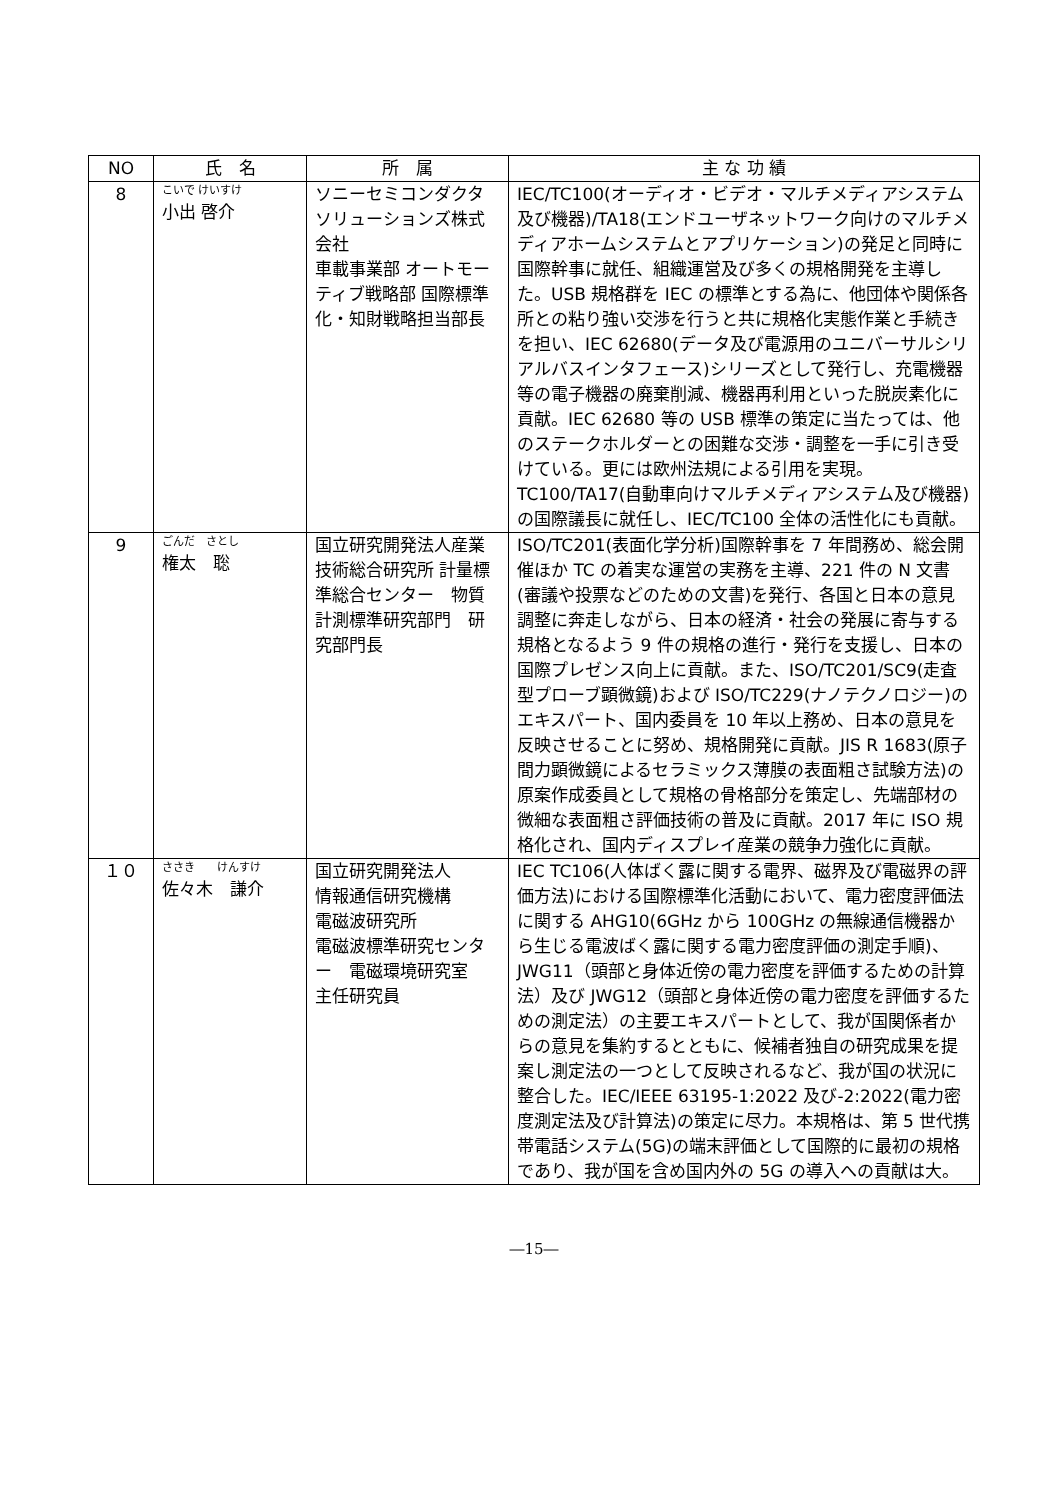| NO | 氏 名 | 所 属 | 主 な 功 績 |
| --- | --- | --- | --- |
| 8 | こいで けいすけ 小出 啓介 | ソニーセミコンダクタソリューションズ株式会社 車載事業部 オートモーティブ戦略部 国際標準化・知財戦略担当部長 | IEC/TC100(オーディオ・ビデオ・マルチメディアシステム及び機器)/TA18(エンドユーザネットワーク向けのマルチメディアホームシステムとアプリケーション)の発足と同時に国際幹事に就任、組織運営及び多くの規格開発を主導した。USB 規格群を IEC の標準とする為に、他団体や関係各所との粘り強い交渉を行うと共に規格化実態作業と手続きを担い、IEC 62680(データ及び電源用のユニバーサルシリアルバスインタフェース)シリーズとして発行し、充電機器等の電子機器の廃棄削減、機器再利用といった脱炭素化に貢献。IEC 62680 等の USB 標準の策定に当たっては、他のステークホルダーとの困難な交渉・調整を一手に引き受けている。更には欧州法規による引用を実現。TC100/TA17(自動車向けマルチメディアシステム及び機器)の国際議長に就任し、IEC/TC100 全体の活性化にも貢献。 |
| 9 | ごんだ さとし 権太 聡 | 国立研究開発法人産業技術総合研究所 計量標準総合センター 物質計測標準研究部門 研究部門長 | ISO/TC201(表面化学分析)国際幹事を 7 年間務め、総会開催ほか TC の着実な運営の実務を主導、221 件の N 文書(審議や投票などのための文書)を発行、各国と日本の意見調整に奔走しながら、日本の経済・社会の発展に寄与する規格となるよう 9 件の規格の進行・発行を支援し、日本の国際プレゼンス向上に貢献。また、ISO/TC201/SC9(走査型プローブ顕微鏡)および ISO/TC229(ナノテクノロジー)のエキスパート、国内委員を 10 年以上務め、日本の意見を反映させることに努め、規格開発に貢献。JIS R 1683(原子間力顕微鏡によるセラミックス薄膜の表面粗さ試験方法)の原案作成委員として規格の骨格部分を策定し、先端部材の微細な表面粗さ評価技術の普及に貢献。2017 年に ISO 規格化され、国内ディスプレイ産業の競争力強化に貢献。 |
| １０ | ささき けんすけ 佐々木 謙介 | 国立研究開発法人 情報通信研究機構 電磁波研究所 電磁波標準研究センター 電磁環境研究室 主任研究員 | IEC TC106(人体ばく露に関する電界、磁界及び電磁界の評価方法)における国際標準化活動において、電力密度評価法に関する AHG10(6GHz から 100GHz の無線通信機器から生じる電波ばく露に関する電力密度評価の測定手順)、JWG11（頭部と身体近傍の電力密度を評価するための計算法）及び JWG12（頭部と身体近傍の電力密度を評価するための測定法）の主要エキスパートとして、我が国関係者からの意見を集約するとともに、候補者独自の研究成果を提案し測定法の一つとして反映されるなど、我が国の状況に整合した。IEC/IEEE 63195-1:2022 及び-2:2022(電力密度測定法及び計算法)の策定に尽力。本規格は、第 5 世代携帯電話システム(5G)の端末評価として国際的に最初の規格であり、我が国を含め国内外の 5G の導入への貢献は大。 |
―15―